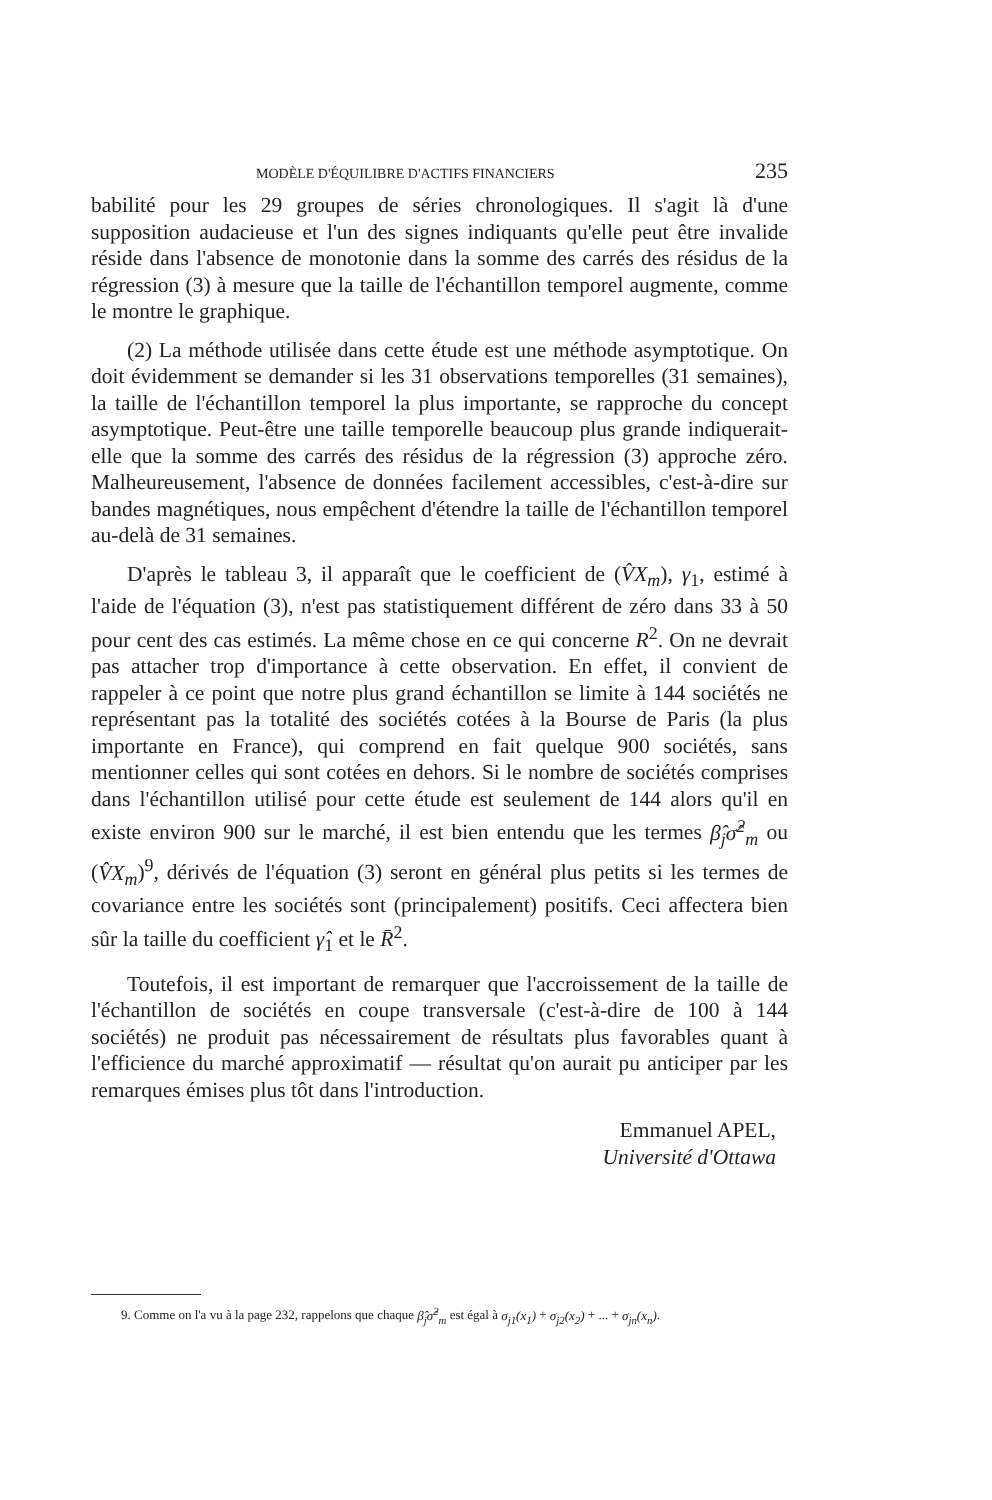MODÈLE D'ÉQUILIBRE D'ACTIFS FINANCIERS 235
babilité pour les 29 groupes de séries chronologiques. Il s'agit là d'une supposition audacieuse et l'un des signes indiquants qu'elle peut être invalide réside dans l'absence de monotonie dans la somme des carrés des résidus de la régression (3) à mesure que la taille de l'échantillon temporel augmente, comme le montre le graphique.
(2) La méthode utilisée dans cette étude est une méthode asymptotique. On doit évidemment se demander si les 31 observations temporelles (31 semaines), la taille de l'échantillon temporel la plus importante, se rapproche du concept asymptotique. Peut-être une taille temporelle beaucoup plus grande indiquerait-elle que la somme des carrés des résidus de la régression (3) approche zéro. Malheureusement, l'absence de données facilement accessibles, c'est-à-dire sur bandes magnétiques, nous empêchent d'étendre la taille de l'échantillon temporel au-delà de 31 semaines.
D'après le tableau 3, il apparaît que le coefficient de (V̂X<sub>m</sub>), γ<sub>1</sub>, estimé à l'aide de l'équation (3), n'est pas statistiquement différent de zéro dans 33 à 50 pour cent des cas estimés. La même chose en ce qui concerne R<sup>2</sup>. On ne devrait pas attacher trop d'importance à cette observation. En effet, il convient de rappeler à ce point que notre plus grand échantillon se limite à 144 sociétés ne représentant pas la totalité des sociétés cotées à la Bourse de Paris (la plus importante en France), qui comprend en fait quelque 900 sociétés, sans mentionner celles qui sont cotées en dehors. Si le nombre de sociétés comprises dans l'échantillon utilisé pour cette étude est seulement de 144 alors qu'il en existe environ 900 sur le marché, il est bien entendu que les termes β̂<sub>j</sub>σ̂<sup>2</sup><sub>m</sub> ou (V̂X<sub>m</sub>)<sup>9</sup>, dérivés de l'équation (3) seront en général plus petits si les termes de covariance entre les sociétés sont (principalement) positifs. Ceci affectera bien sûr la taille du coefficient γ̂<sub>1</sub> et le R̄<sup>2</sup>.
Toutefois, il est important de remarquer que l'accroissement de la taille de l'échantillon de sociétés en coupe transversale (c'est-à-dire de 100 à 144 sociétés) ne produit pas nécessairement de résultats plus favorables quant à l'efficience du marché approximatif — résultat qu'on aurait pu anticiper par les remarques émises plus tôt dans l'introduction.
Emmanuel APEL,
Université d'Ottawa
9. Comme on l'a vu à la page 232, rappelons que chaque β̂<sub>j</sub>σ̂<sup>2</sup><sub>m</sub> est égal à σ<sub>j1</sub>(x<sub>1</sub>) + σ<sub>j2</sub>(x<sub>2</sub>) + ... + σ<sub>jn</sub>(x<sub>n</sub>).